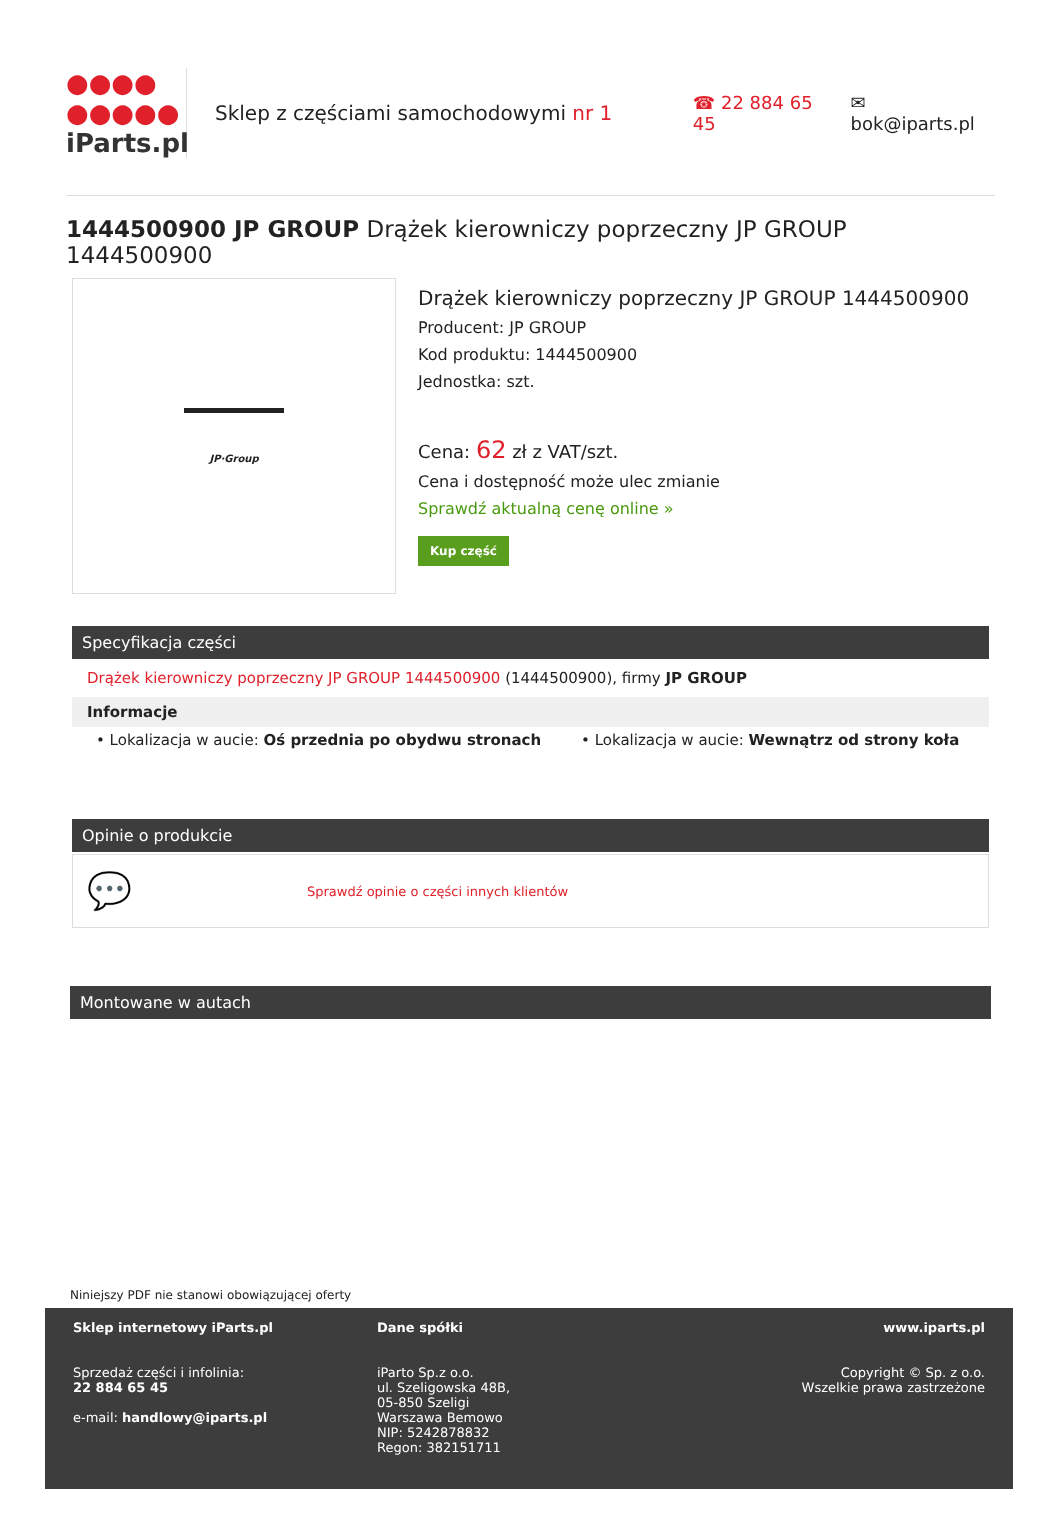●●●●
●●●●●
iParts.pl
Sklep z częściami samochodowymi nr 1 ☎ 22 884 65 45 ✉ bok@iparts.pl
1444500900 JP GROUP Drążek kierowniczy poprzeczny JP GROUP 1444500900
JP·Group
Drążek kierowniczy poprzeczny JP GROUP 1444500900
Producent: JP GROUP
Kod produktu: 1444500900
Jednostka: szt.
Cena: 62 zł z VAT/szt.
Cena i dostępność może ulec zmianie
Sprawdź aktualną cenę online »
Kup część
Specyfikacja części
Drążek kierowniczy poprzeczny JP GROUP 1444500900 (1444500900), firmy JP GROUP
Informacje
• Lokalizacja w aucie: Oś przednia po obydwu stronach • Lokalizacja w aucie: Wewnątrz od strony koła
Opinie o produkcie
💬 Sprawdź opinie o części innych klientów
Montowane w autach
Niniejszy PDF nie stanowi obowiązującej oferty
Sklep internetowy iParts.pl
Sprzedaż części i infolinia:
22 884 65 45
e-mail: handlowy@iparts.pl
Dane spółki
iParto Sp.z o.o.
ul. Szeligowska 48B,
05-850 Szeligi
Warszawa Bemowo
NIP: 5242878832
Regon: 382151711
www.iparts.pl
Copyright © Sp. z o.o.
Wszelkie prawa zastrzeżone